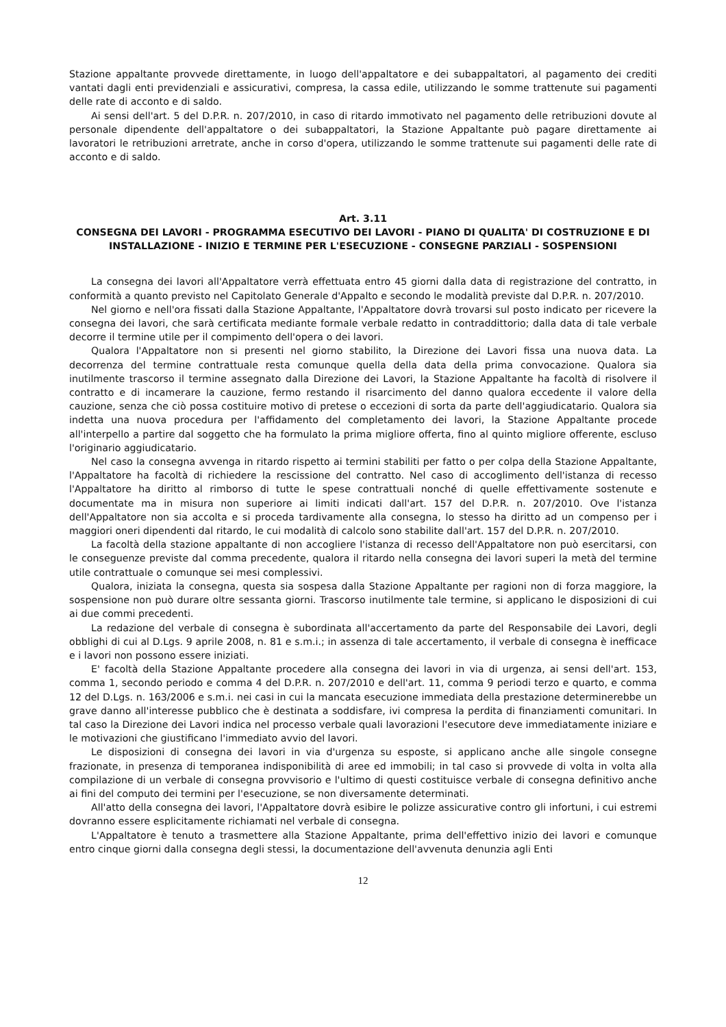Stazione appaltante provvede direttamente, in luogo dell'appaltatore e dei subappaltatori, al pagamento dei crediti vantati dagli enti previdenziali e assicurativi, compresa, la cassa edile, utilizzando le somme trattenute sui pagamenti delle rate di acconto e di saldo.
Ai sensi dell'art. 5 del D.P.R. n. 207/2010, in caso di ritardo immotivato nel pagamento delle retribuzioni dovute al personale dipendente dell'appaltatore o dei subappaltatori, la Stazione Appaltante può pagare direttamente ai lavoratori le retribuzioni arretrate, anche in corso d'opera, utilizzando le somme trattenute sui pagamenti delle rate di acconto e di saldo.
Art. 3.11
CONSEGNA DEI LAVORI - PROGRAMMA ESECUTIVO DEI LAVORI - PIANO DI QUALITA' DI COSTRUZIONE E DI INSTALLAZIONE - INIZIO E TERMINE PER L'ESECUZIONE - CONSEGNE PARZIALI - SOSPENSIONI
La consegna dei lavori all'Appaltatore verrà effettuata entro 45 giorni dalla data di registrazione del contratto, in conformità a quanto previsto nel Capitolato Generale d'Appalto e secondo le modalità previste dal D.P.R. n. 207/2010.
Nel giorno e nell'ora fissati dalla Stazione Appaltante, l'Appaltatore dovrà trovarsi sul posto indicato per ricevere la consegna dei lavori, che sarà certificata mediante formale verbale redatto in contraddittorio; dalla data di tale verbale decorre il termine utile per il compimento dell'opera o dei lavori.
Qualora l'Appaltatore non si presenti nel giorno stabilito, la Direzione dei Lavori fissa una nuova data. La decorrenza del termine contrattuale resta comunque quella della data della prima convocazione. Qualora sia inutilmente trascorso il termine assegnato dalla Direzione dei Lavori, la Stazione Appaltante ha facoltà di risolvere il contratto e di incamerare la cauzione, fermo restando il risarcimento del danno qualora eccedente il valore della cauzione, senza che ciò possa costituire motivo di pretese o eccezioni di sorta da parte dell'aggiudicatario. Qualora sia indetta una nuova procedura per l'affidamento del completamento dei lavori, la Stazione Appaltante procede all'interpello a partire dal soggetto che ha formulato la prima migliore offerta, fino al quinto migliore offerente, escluso l'originario aggiudicatario.
Nel caso la consegna avvenga in ritardo rispetto ai termini stabiliti per fatto o per colpa della Stazione Appaltante, l'Appaltatore ha facoltà di richiedere la rescissione del contratto. Nel caso di accoglimento dell'istanza di recesso l'Appaltatore ha diritto al rimborso di tutte le spese contrattuali nonché di quelle effettivamente sostenute e documentate ma in misura non superiore ai limiti indicati dall'art. 157 del D.P.R. n. 207/2010. Ove l'istanza dell'Appaltatore non sia accolta e si proceda tardivamente alla consegna, lo stesso ha diritto ad un compenso per i maggiori oneri dipendenti dal ritardo, le cui modalità di calcolo sono stabilite dall'art. 157 del D.P.R. n. 207/2010.
La facoltà della stazione appaltante di non accogliere l'istanza di recesso dell'Appaltatore non può esercitarsi, con le conseguenze previste dal comma precedente, qualora il ritardo nella consegna dei lavori superi la metà del termine utile contrattuale o comunque sei mesi complessivi.
Qualora, iniziata la consegna, questa sia sospesa dalla Stazione Appaltante per ragioni non di forza maggiore, la sospensione non può durare oltre sessanta giorni. Trascorso inutilmente tale termine, si applicano le disposizioni di cui ai due commi precedenti.
La redazione del verbale di consegna è subordinata all'accertamento da parte del Responsabile dei Lavori, degli obblighi di cui al D.Lgs. 9 aprile 2008, n. 81 e s.m.i.; in assenza di tale accertamento, il verbale di consegna è inefficace e i lavori non possono essere iniziati.
E' facoltà della Stazione Appaltante procedere alla consegna dei lavori in via di urgenza, ai sensi dell'art. 153, comma 1, secondo periodo e comma 4 del D.P.R. n. 207/2010 e dell'art. 11, comma 9 periodi terzo e quarto, e comma 12 del D.Lgs. n. 163/2006 e s.m.i. nei casi in cui la mancata esecuzione immediata della prestazione determinerebbe un grave danno all'interesse pubblico che è destinata a soddisfare, ivi compresa la perdita di finanziamenti comunitari. In tal caso la Direzione dei Lavori indica nel processo verbale quali lavorazioni l'esecutore deve immediatamente iniziare e le motivazioni che giustificano l'immediato avvio del lavori.
Le disposizioni di consegna dei lavori in via d'urgenza su esposte, si applicano anche alle singole consegne frazionate, in presenza di temporanea indisponibilità di aree ed immobili; in tal caso si provvede di volta in volta alla compilazione di un verbale di consegna provvisorio e l'ultimo di questi costituisce verbale di consegna definitivo anche ai fini del computo dei termini per l'esecuzione, se non diversamente determinati.
All'atto della consegna dei lavori, l'Appaltatore dovrà esibire le polizze assicurative contro gli infortuni, i cui estremi dovranno essere esplicitamente richiamati nel verbale di consegna.
L'Appaltatore è tenuto a trasmettere alla Stazione Appaltante, prima dell'effettivo inizio dei lavori e comunque entro cinque giorni dalla consegna degli stessi, la documentazione dell'avvenuta denunzia agli Enti
12